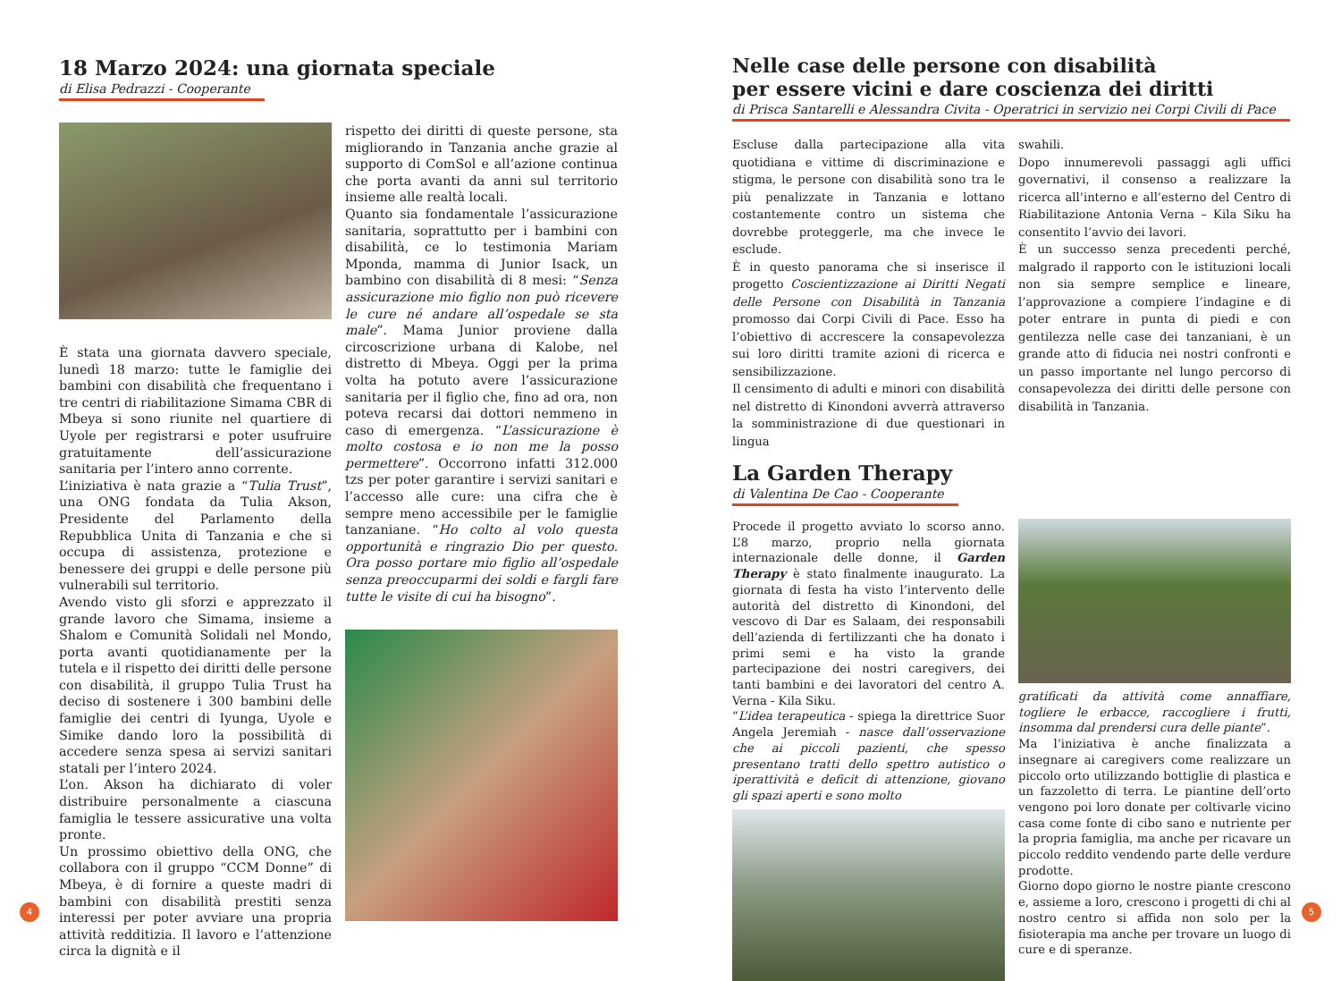18 Marzo 2024: una giornata speciale
di Elisa Pedrazzi - Cooperante
È stata una giornata davvero speciale, lunedì 18 marzo: tutte le famiglie dei bambini con disabilità che frequentano i tre centri di riabilitazione Simama CBR di Mbeya si sono riunite nel quartiere di Uyole per registrarsi e poter usufruire gratuitamente dell’assicurazione sanitaria per l’intero anno corrente.
L’iniziativa è nata grazie a “Tulia Trust”, una ONG fondata da Tulia Akson, Presidente del Parlamento della Repubblica Unita di Tanzania e che si occupa di assistenza, protezione e benessere dei gruppi e delle persone più vulnerabili sul territorio.
Avendo visto gli sforzi e apprezzato il grande lavoro che Simama, insieme a Shalom e Comunità Solidali nel Mondo, porta avanti quotidianamente per la tutela e il rispetto dei diritti delle persone con disabilità, il gruppo Tulia Trust ha deciso di sostenere i 300 bambini delle famiglie dei centri di Iyunga, Uyole e Simike dando loro la possibilità di accedere senza spesa ai servizi sanitari statali per l’intero 2024.
L’on. Akson ha dichiarato di voler distribuire personalmente a ciascuna famiglia le tessere assicurative una volta pronte.
Un prossimo obiettivo della ONG, che collabora con il gruppo “CCM Donne” di Mbeya, è di fornire a queste madri di bambini con disabilità prestiti senza interessi per poter avviare una propria attività redditizia. Il lavoro e l’attenzione circa la dignità e il
rispetto dei diritti di queste persone, sta migliorando in Tanzania anche grazie al supporto di ComSol e all’azione continua che porta avanti da anni sul territorio insieme alle realtà locali.
Quanto sia fondamentale l’assicurazione sanitaria, soprattutto per i bambini con disabilità, ce lo testimonia Mariam Mponda, mamma di Junior Isack, un bambino con disabilità di 8 mesi: “Senza assicurazione mio figlio non può ricevere le cure né andare all’ospedale se sta male”. Mama Junior proviene dalla circoscrizione urbana di Kalobe, nel distretto di Mbeya. Oggi per la prima volta ha potuto avere l’assicurazione sanitaria per il figlio che, fino ad ora, non poteva recarsi dai dottori nemmeno in caso di emergenza. “L’assicurazione è molto costosa e io non me la posso permettere”. Occorrono infatti 312.000 tzs per poter garantire i servizi sanitari e l’accesso alle cure: una cifra che è sempre meno accessibile per le famiglie tanzaniane. “Ho colto al volo questa opportunità e ringrazio Dio per questo. Ora posso portare mio figlio all’ospedale senza preoccuparmi dei soldi e fargli fare tutte le visite di cui ha bisogno”.
4
Nelle case delle persone con disabilità
per essere vicini e dare coscienza dei diritti
di Prisca Santarelli e Alessandra Civita - Operatrici in servizio nei Corpi Civili di Pace
Escluse dalla partecipazione alla vita quotidiana e vittime di discriminazione e stigma, le persone con disabilità sono tra le più penalizzate in Tanzania e lottano costantemente contro un sistema che dovrebbe proteggerle, ma che invece le esclude.
È in questo panorama che si inserisce il progetto Coscientizzazione ai Diritti Negati delle Persone con Disabilità in Tanzania promosso dai Corpi Civili di Pace. Esso ha l’obiettivo di accrescere la consapevolezza sui loro diritti tramite azioni di ricerca e sensibilizzazione.
Il censimento di adulti e minori con disabilità nel distretto di Kinondoni avverrà attraverso la somministrazione di due questionari in lingua
swahili.
Dopo innumerevoli passaggi agli uffici governativi, il consenso a realizzare la ricerca all’interno e all’esterno del Centro di Riabilitazione Antonia Verna – Kila Siku ha consentito l’avvio dei lavori.
È un successo senza precedenti perché, malgrado il rapporto con le istituzioni locali non sia sempre semplice e lineare, l’approvazione a compiere l’indagine e di poter entrare in punta di piedi e con gentilezza nelle case dei tanzaniani, è un grande atto di fiducia nei nostri confronti e un passo importante nel lungo percorso di consapevolezza dei diritti delle persone con disabilità in Tanzania.
La Garden Therapy
di Valentina De Cao - Cooperante
Procede il progetto avviato lo scorso anno. L’8 marzo, proprio nella giornata internazionale delle donne, il Garden Therapy è stato finalmente inaugurato. La giornata di festa ha visto l’intervento delle autorità del distretto di Kinondoni, del vescovo di Dar es Salaam, dei responsabili dell’azienda di fertilizzanti che ha donato i primi semi e ha visto la grande partecipazione dei nostri caregivers, dei tanti bambini e dei lavoratori del centro A. Verna - Kila Siku.
“L’idea terapeutica - spiega la direttrice Suor Angela Jeremiah - nasce dall’osservazione che ai piccoli pazienti, che spesso presentano tratti dello spettro autistico o iperattività e deficit di attenzione, giovano gli spazi aperti e sono molto
gratificati da attività come annaffiare, togliere le erbacce, raccogliere i frutti, insomma dal prendersi cura delle piante”.
Ma l’iniziativa è anche finalizzata a insegnare ai caregivers come realizzare un piccolo orto utilizzando bottiglie di plastica e un fazzoletto di terra. Le piantine dell’orto vengono poi loro donate per coltivarle vicino casa come fonte di cibo sano e nutriente per la propria famiglia, ma anche per ricavare un piccolo reddito vendendo parte delle verdure prodotte.
Giorno dopo giorno le nostre piante crescono e, assieme a loro, crescono i progetti di chi al nostro centro si affida non solo per la fisioterapia ma anche per trovare un luogo di cure e di speranze.
5